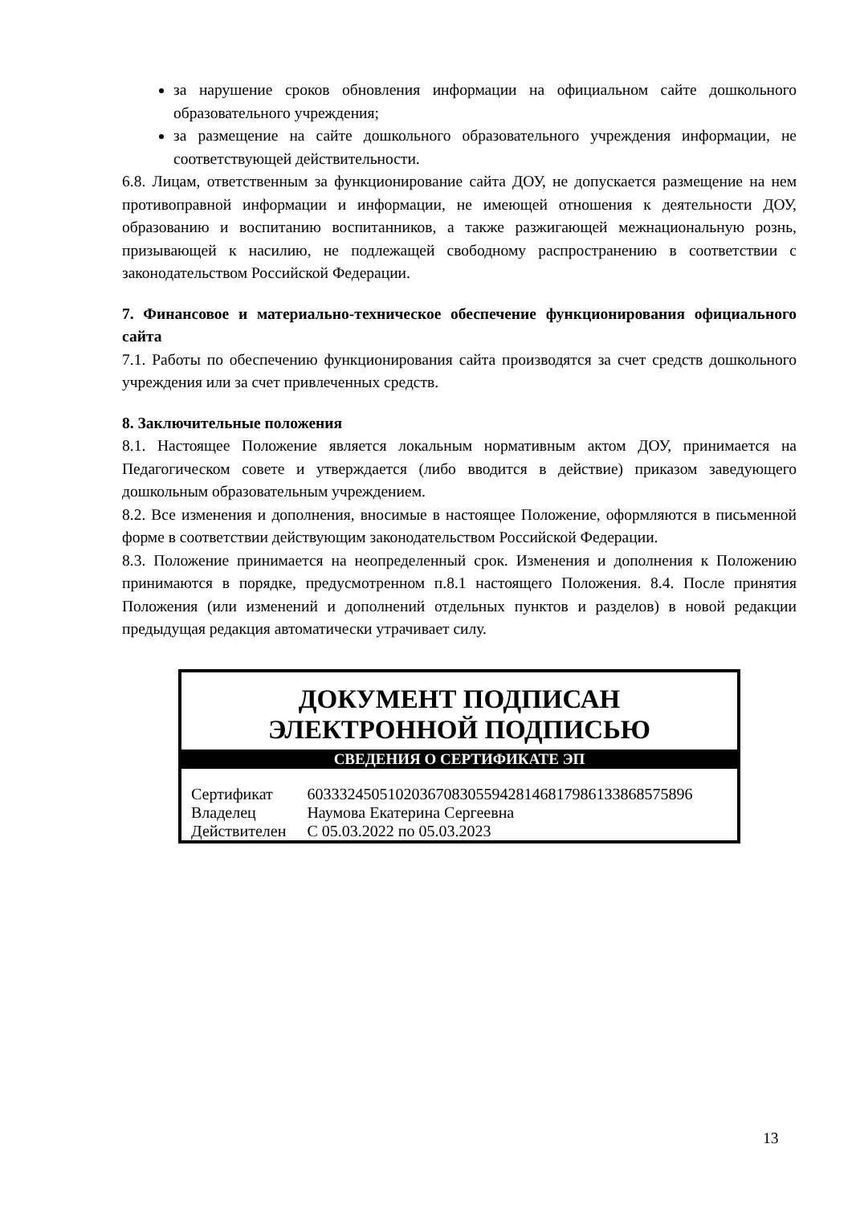за нарушение сроков обновления информации на официальном сайте дошкольного образовательного учреждения;
за размещение на сайте дошкольного образовательного учреждения информации, не соответствующей действительности.
6.8. Лицам, ответственным за функционирование сайта ДОУ, не допускается размещение на нем противоправной информации и информации, не имеющей отношения к деятельности ДОУ, образованию и воспитанию воспитанников, а также разжигающей межнациональную рознь, призывающей к насилию, не подлежащей свободному распространению в соответствии с законодательством Российской Федерации.
7. Финансовое и материально-техническое обеспечение функционирования официального сайта
7.1. Работы по обеспечению функционирования сайта производятся за счет средств дошкольного учреждения или за счет привлеченных средств.
8. Заключительные положения
8.1. Настоящее Положение является локальным нормативным актом ДОУ, принимается на Педагогическом совете и утверждается (либо вводится в действие) приказом заведующего дошкольным образовательным учреждением.
8.2. Все изменения и дополнения, вносимые в настоящее Положение, оформляются в письменной форме в соответствии действующим законодательством Российской Федерации.
8.3. Положение принимается на неопределенный срок. Изменения и дополнения к Положению принимаются в порядке, предусмотренном п.8.1 настоящего Положения. 8.4. После принятия Положения (или изменений и дополнений отдельных пунктов и разделов) в новой редакции предыдущая редакция автоматически утрачивает силу.
ДОКУМЕНТ ПОДПИСАН
ЭЛЕКТРОННОЙ ПОДПИСЬЮ
СВЕДЕНИЯ О СЕРТИФИКАТЕ ЭП
| Сертификат | 603332450510203670830559428146817986133868575896 |
| Владелец | Наумова Екатерина Сергеевна |
| Действителен | С 05.03.2022 по 05.03.2023 |
13